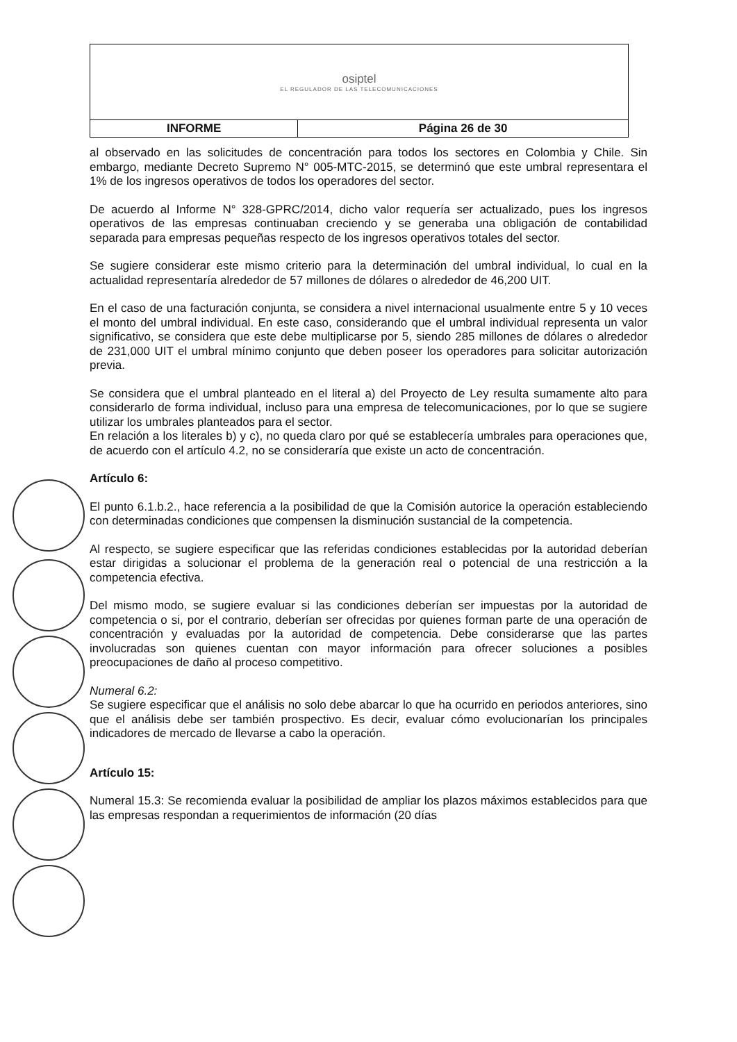| osiptel EL REGULADOR DE LAS TELECOMUNICACIONES | |
| INFORME | Página 26 de 30 |
al observado en las solicitudes de concentración para todos los sectores en Colombia y Chile. Sin embargo, mediante Decreto Supremo N° 005-MTC-2015, se determinó que este umbral representara el 1% de los ingresos operativos de todos los operadores del sector.
De acuerdo al Informe N° 328-GPRC/2014, dicho valor requería ser actualizado, pues los ingresos operativos de las empresas continuaban creciendo y se generaba una obligación de contabilidad separada para empresas pequeñas respecto de los ingresos operativos totales del sector.
Se sugiere considerar este mismo criterio para la determinación del umbral individual, lo cual en la actualidad representaría alrededor de 57 millones de dólares o alrededor de 46,200 UIT.
En el caso de una facturación conjunta, se considera a nivel internacional usualmente entre 5 y 10 veces el monto del umbral individual. En este caso, considerando que el umbral individual representa un valor significativo, se considera que este debe multiplicarse por 5, siendo 285 millones de dólares o alrededor de 231,000 UIT el umbral mínimo conjunto que deben poseer los operadores para solicitar autorización previa.
Se considera que el umbral planteado en el literal a) del Proyecto de Ley resulta sumamente alto para considerarlo de forma individual, incluso para una empresa de telecomunicaciones, por lo que se sugiere utilizar los umbrales planteados para el sector.
En relación a los literales b) y c), no queda claro por qué se establecería umbrales para operaciones que, de acuerdo con el artículo 4.2, no se consideraría que existe un acto de concentración.
Artículo 6:
El punto 6.1.b.2., hace referencia a la posibilidad de que la Comisión autorice la operación estableciendo con determinadas condiciones que compensen la disminución sustancial de la competencia.
Al respecto, se sugiere especificar que las referidas condiciones establecidas por la autoridad deberían estar dirigidas a solucionar el problema de la generación real o potencial de una restricción a la competencia efectiva.
Del mismo modo, se sugiere evaluar si las condiciones deberían ser impuestas por la autoridad de competencia o si, por el contrario, deberían ser ofrecidas por quienes forman parte de una operación de concentración y evaluadas por la autoridad de competencia. Debe considerarse que las partes involucradas son quienes cuentan con mayor información para ofrecer soluciones a posibles preocupaciones de daño al proceso competitivo.
Numeral 6.2:
Se sugiere especificar que el análisis no solo debe abarcar lo que ha ocurrido en periodos anteriores, sino que el análisis debe ser también prospectivo. Es decir, evaluar cómo evolucionarían los principales indicadores de mercado de llevarse a cabo la operación.
Artículo 15:
Numeral 15.3: Se recomienda evaluar la posibilidad de ampliar los plazos máximos establecidos para que las empresas respondan a requerimientos de información (20 días